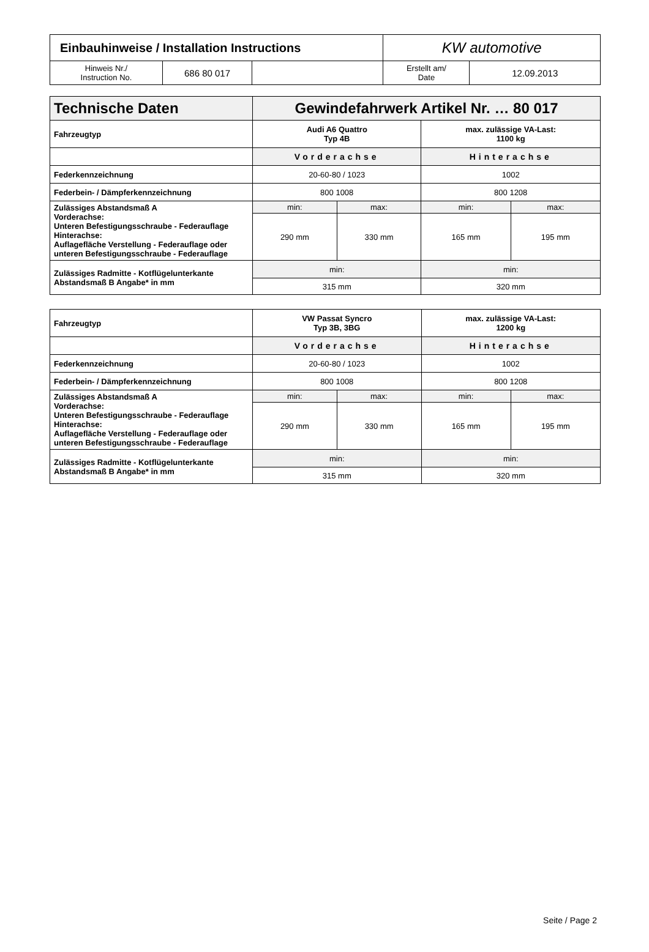| Einbauhinweise / Installation Instructions | | | KW automotive | |
| Hinweis Nr./ Instruction No. | 686 80 017 | | Erstellt am/ Date | 12.09.2013 |
| Technische Daten | Gewindefahrwerk Artikel Nr. … 80 017 | | | |
| Fahrzeugtyp | Audi A6 Quattro Typ 4B | | max. zulässige VA-Last: 1100 kg | |
| | Vorderachse | | Hinterachse | |
| Federkennzeichnung | 20-60-80 / 1023 | | 1002 | |
| Federbein- / Dämpferkennzeichnung | 800 1008 | | 800 1208 | |
| Zulässiges Abstandsmaß A Vorderachse: Unteren Befestigungsschraube - Federauflage Hinterachse: Auflagefläche Verstellung - Federauflage oder unteren Befestigungsschraube - Federauflage | min: | max: | min: | max: |
| | 290 mm | 330 mm | 165 mm | 195 mm |
| Zulässiges Radmitte - Kotflügelunterkante Abstandsmaß B Angabe* in mm | min: | | min: | |
| | 315 mm | | 320 mm | |
| Fahrzeugtyp | VW Passat Syncro Typ 3B, 3BG | | max. zulässige VA-Last: 1200 kg | |
| | Vorderachse | | Hinterachse | |
| Federkennzeichnung | 20-60-80 / 1023 | | 1002 | |
| Federbein- / Dämpferkennzeichnung | 800 1008 | | 800 1208 | |
| Zulässiges Abstandsmaß A Vorderachse: Unteren Befestigungsschraube - Federauflage Hinterachse: Auflagefläche Verstellung - Federauflage oder unteren Befestigungsschraube - Federauflage | min: | max: | min: | max: |
| | 290 mm | 330 mm | 165 mm | 195 mm |
| Zulässiges Radmitte - Kotflügelunterkante Abstandsmaß B Angabe* in mm | min: | | min: | |
| | 315 mm | | 320 mm | |
Seite / Page 2